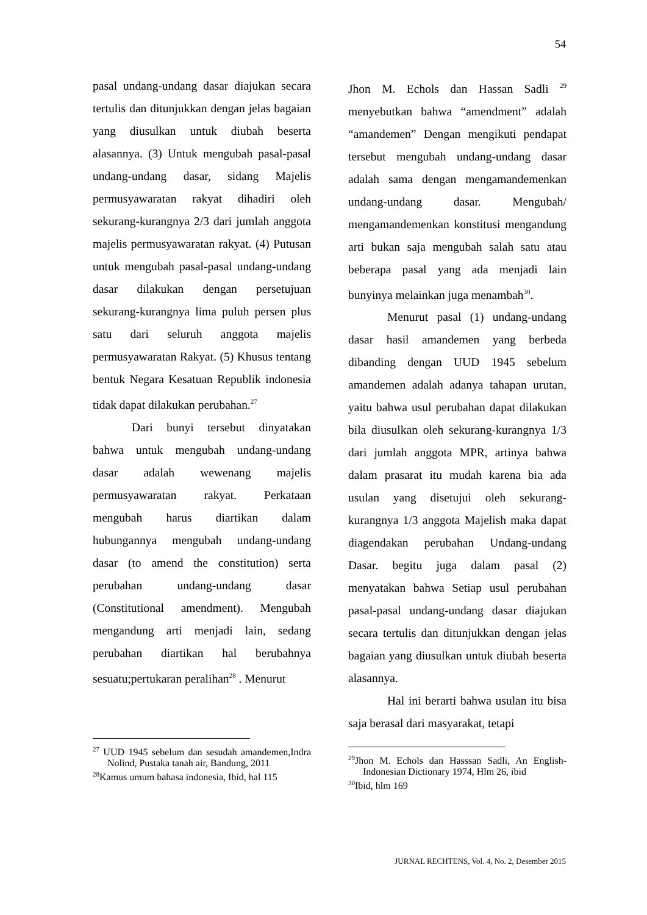54
pasal undang-undang dasar diajukan secara tertulis dan ditunjukkan dengan jelas bagaian yang diusulkan untuk diubah beserta alasannya. (3) Untuk mengubah pasal-pasal undang-undang dasar, sidang Majelis permusyawaratan rakyat dihadiri oleh sekurang-kurangnya 2/3 dari jumlah anggota majelis permusyawaratan rakyat. (4) Putusan untuk mengubah pasal-pasal undang-undang dasar dilakukan dengan persetujuan sekurang-kurangnya lima puluh persen plus satu dari seluruh anggota majelis permusyawaratan Rakyat. (5) Khusus tentang bentuk Negara Kesatuan Republik indonesia tidak dapat dilakukan perubahan.<sup>27</sup>
Dari bunyi tersebut dinyatakan bahwa untuk mengubah undang-undang dasar adalah wewenang majelis permusyawaratan rakyat. Perkataan mengubah harus diartikan dalam hubungannya mengubah undang-undang dasar (to amend the constitution) serta perubahan undang-undang dasar (Constitutional amendment). Mengubah mengandung arti menjadi lain, sedang perubahan diartikan hal berubahnya sesuatu;pertukaran peralihan<sup>28</sup> . Menurut
<sup>27</sup> UUD 1945 sebelum dan sesudah amandemen,Indra Nolind, Pustaka tanah air, Bandung, 2011
<sup>28</sup> Kamus umum bahasa indonesia, Ibid, hal 115
Jhon M. Echols dan Hassan Sadli <sup>29</sup> menyebutkan bahwa “amendment” adalah “amandemen” Dengan mengikuti pendapat tersebut mengubah undang-undang dasar adalah sama dengan mengamandemenkan undang-undang dasar. Mengubah/ mengamandemenkan konstitusi mengandung arti bukan saja mengubah salah satu atau beberapa pasal yang ada menjadi lain bunyinya melainkan juga menambah<sup>30</sup>.
Menurut pasal (1) undang-undang dasar hasil amandemen yang berbeda dibanding dengan UUD 1945 sebelum amandemen adalah adanya tahapan urutan, yaitu bahwa usul perubahan dapat dilakukan bila diusulkan oleh sekurang-kurangnya 1/3 dari jumlah anggota MPR, artinya bahwa dalam prasarat itu mudah karena bia ada usulan yang disetujui oleh sekurang-kurangnya 1/3 anggota Majelish maka dapat diagendakan perubahan Undang-undang Dasar. begitu juga dalam pasal (2) menyatakan bahwa Setiap usul perubahan pasal-pasal undang-undang dasar diajukan secara tertulis dan ditunjukkan dengan jelas bagaian yang diusulkan untuk diubah beserta alasannya.
Hal ini berarti bahwa usulan itu bisa saja berasal dari masyarakat, tetapi
<sup>29</sup> Jhon M. Echols dan Hasssan Sadli, An English-Indonesian Dictionary 1974, Hlm 26, ibid
<sup>30</sup> Ibid, hlm 169
JURNAL RECHTENS, Vol. 4, No. 2, Desember 2015